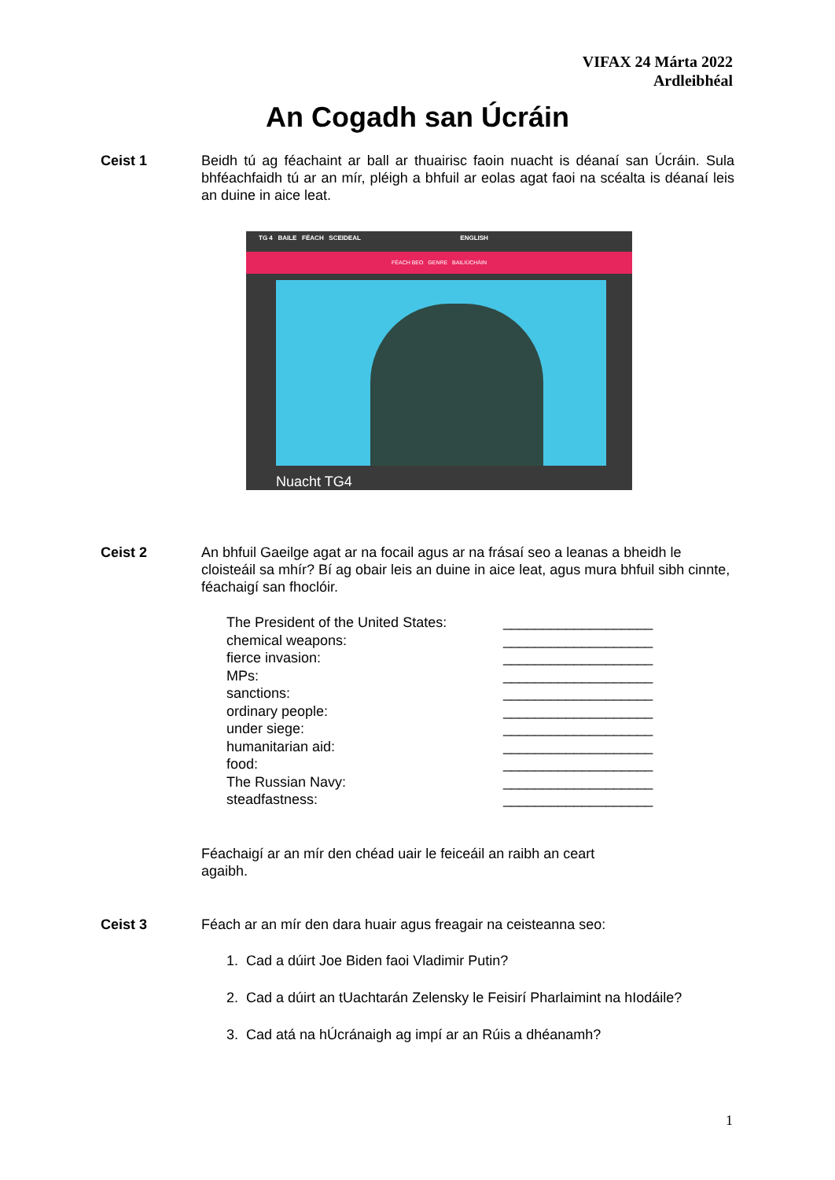VIFAX 24 Márta 2022
Ardleibhéal
An Cogadh san Úcráin
Ceist 1 Beidh tú ag féachaint ar ball ar thuairisc faoin nuacht is déanaí san Úcráin. Sula bhféachfaidh tú ar an mír, pléigh a bhfuil ar eolas agat faoi na scéalta is déanaí leis an duine in aice leat.
TG 4 BAILE FÉACH SCEIDEAL ENGLISH
FÉACH BEO GENRE BAILIÚCHÁIN
Nuacht TG4
Ceist 2 An bhfuil Gaeilge agat ar na focail agus ar na frásaí seo a leanas a bheidh le cloisteáil sa mhír? Bí ag obair leis an duine in aice leat, agus mura bhfuil sibh cinnte, féachaigí san fhoclóir.
The President of the United States: ___________________
chemical weapons: ___________________
fierce invasion: ___________________
MPs: ___________________
sanctions: ___________________
ordinary people: ___________________
under siege: ___________________
humanitarian aid: ___________________
food: ___________________
The Russian Navy: ___________________
steadfastness: ___________________
Féachaigí ar an mír den chéad uair le feiceáil an raibh an ceart agaibh.
Ceist 3 Féach ar an mír den dara huair agus freagair na ceisteanna seo:
1. Cad a dúirt Joe Biden faoi Vladimir Putin?
2. Cad a dúirt an tUachtarán Zelensky le Feisirí Pharlaimint na hIodáile?
3. Cad atá na hÚcránaigh ag impí ar an Rúis a dhéanamh?
1